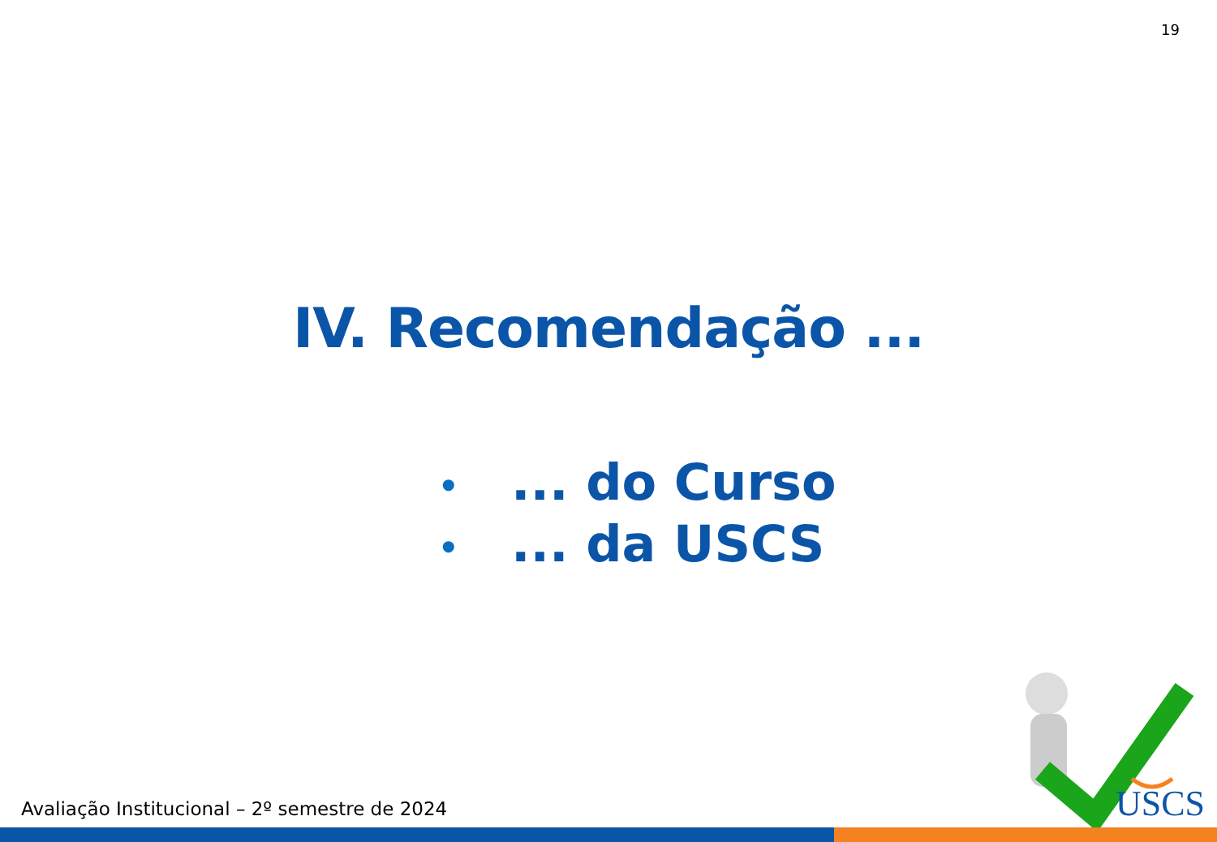19
IV. Recomendação ...
•... do Curso
•... da USCS
USCS
Avaliação Institucional – 2º semestre de 2024